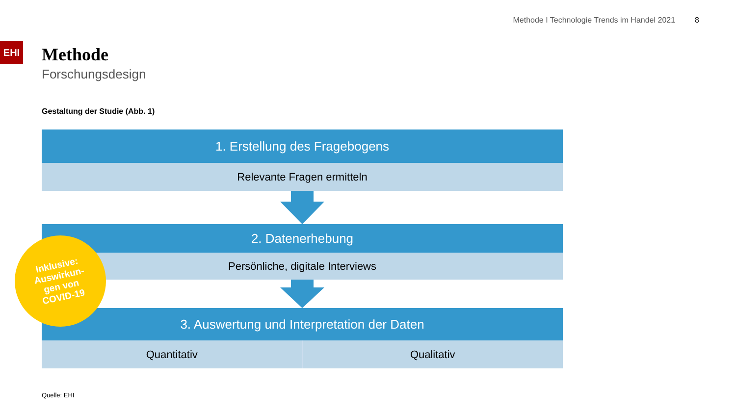Methode I Technologie Trends im Handel 2021 8
EHI
Methode
Forschungsdesign
Gestaltung der Studie (Abb. 1)
1. Erstellung des Fragebogens
Relevante Fragen ermitteln
2. Datenerhebung
Persönliche, digitale Interviews
3. Auswertung und Interpretation der Daten
Quantitativ Qualitativ
Inklusive:
Auswirkun-
gen von
COVID-19
Quelle: EHI